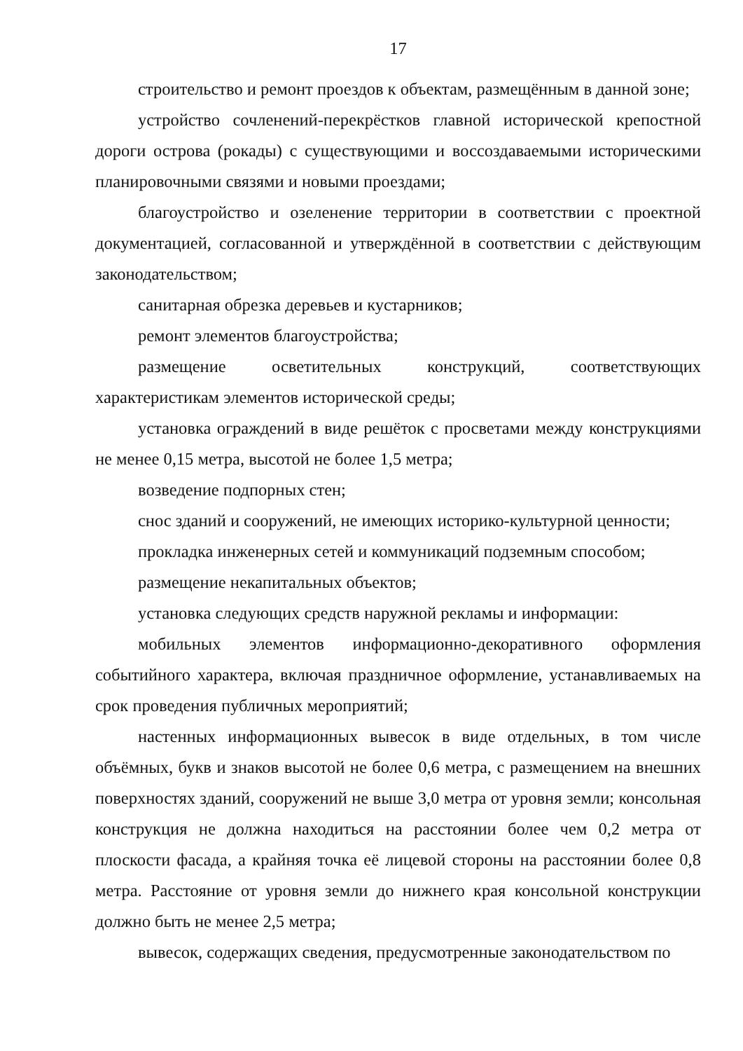17
строительство и ремонт проездов к объектам, размещённым в данной зоне;
устройство сочленений-перекрёстков главной исторической крепостной дороги острова (рокады) с существующими и воссоздаваемыми историческими планировочными связями и новыми проездами;
благоустройство и озеленение территории в соответствии с проектной документацией, согласованной и утверждённой в соответствии с действующим законодательством;
санитарная обрезка деревьев и кустарников;
ремонт элементов благоустройства;
размещение осветительных конструкций, соответствующих характеристикам элементов исторической среды;
установка ограждений в виде решёток с просветами между конструкциями не менее 0,15 метра, высотой не более 1,5 метра;
возведение подпорных стен;
снос зданий и сооружений, не имеющих историко-культурной ценности;
прокладка инженерных сетей и коммуникаций подземным способом;
размещение некапитальных объектов;
установка следующих средств наружной рекламы и информации:
мобильных элементов информационно-декоративного оформления событийного характера, включая праздничное оформление, устанавливаемых на срок проведения публичных мероприятий;
настенных информационных вывесок в виде отдельных, в том числе объёмных, букв и знаков высотой не более 0,6 метра, с размещением на внешних поверхностях зданий, сооружений не выше 3,0 метра от уровня земли; консольная конструкция не должна находиться на расстоянии более чем 0,2 метра от плоскости фасада, а крайняя точка её лицевой стороны на расстоянии более 0,8 метра. Расстояние от уровня земли до нижнего края консольной конструкции должно быть не менее 2,5 метра;
вывесок, содержащих сведения, предусмотренные законодательством по